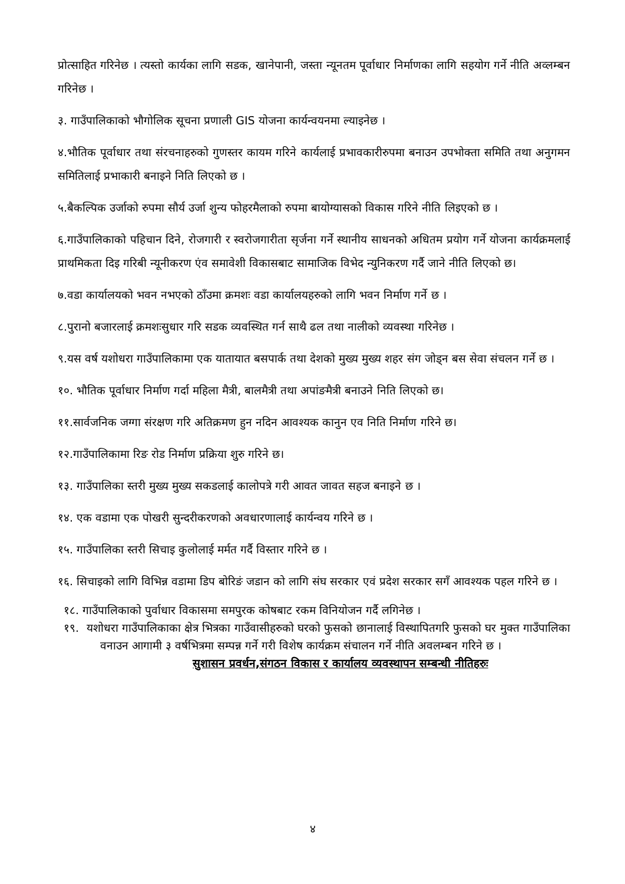प्रोत्साहित गरिनेछ । त्यस्तो कार्यका लागि सडक, खानेपानी, जस्ता न्यूनतम पूर्वाधार निर्माणका लागि सहयोग गर्ने नीति अव्लम्बन गरिनेछ ।
३. गाउँपालिकाको भौगोलिक सूचना प्रणाली GIS योजना कार्यन्वयनमा ल्याइनेछ ।
४.भौतिक पूर्वाधार तथा संरचनाहरुको गुणस्तर कायम गरिने कार्यलाई प्रभावकारीरुपमा बनाउन उपभोक्ता समिति तथा अनुगमन समितिलाई प्रभाकारी बनाइने निति लिएको छ ।
५.बैकल्पिक उर्जाको रुपमा सौर्य उर्जा शुन्य फोहरमैलाको रुपमा बायोग्यासको विकास गरिने नीति लिइएको छ ।
६.गाउँपालिकाको पहिचान दिने, रोजगारी र स्वरोजगारीता सृर्जना गर्ने स्थानीय साधनको अधितम प्रयोग गर्ने योजना कार्यक्रमलाई प्राथमिकता दिइ गरिबी न्यूनीकरण एंव समावेशी विकासबाट सामाजिक विभेद न्युनिकरण गर्दै जाने नीति लिएको छ।
७.वडा कार्यालयको भवन नभएको ठाँउमा क्रमशः वडा कार्यालयहरुको लागि भवन निर्माण गर्ने छ ।
८.पुरानो बजारलाई क्रमशःसुधार गरि सडक व्यवस्थित गर्न साथै ढल तथा नालीको व्यवस्था गरिनेछ ।
९.यस वर्ष यशोधरा गाउँपालिकामा एक यातायात बसपार्क तथा देशको मुख्य मुख्य शहर संग जोड्न बस सेवा संचलन गर्ने छ ।
१०. भौतिक पूर्वाधार निर्माण गर्दा महिला मैत्री, बालमैत्री तथा अपांङमैत्री बनाउने निति लिएको छ।
११.सार्वजनिक जग्गा संरक्षण गरि अतिक्रमण हुन नदिन आवश्यक कानुन एव निति निर्माण गरिने छ।
१२.गाउँपालिकामा रिङ रोड निर्माण प्रक्रिया शुरु गरिने छ।
१३. गाउँपालिका स्तरी मुख्य मुख्य सकडलाई कालोपत्रे गरी आवत जावत सहज बनाइने छ ।
१४. एक वडामा एक पोखरी सुन्दरीकरणको अवधारणालाई कार्यन्वय गरिने छ ।
१५. गाउँपालिका स्तरी सिचाइ कुलोलाई मर्मत गर्दै विस्तार गरिने छ ।
१६. सिचाइको लागि विभिन्न वडामा डिप बोरिङं जडान को लागि संघ सरकार एवं प्रदेश सरकार सगँ आवश्यक पहल गरिने छ ।
१८. गाउँपालिकाको पुर्वाधार विकासमा समपुरक कोषबाट रकम विनियोजन गर्दै लगिनेछ ।
१९. यशोधरा गाउँपालिकाका क्षेत्र भित्रका गाउँवासीहरुको घरको फुसको छानालाई विस्थापितगरि फुसको घर मुक्त गाउँपालिका वनाउन आगामी ३ वर्षभित्रमा सम्पन्न गर्ने गरी विशेष कार्यक्रम संचालन गर्ने नीति अवलम्बन गरिने छ ।
सुशासन प्रवर्धन,संगठन विकास र कार्यालय व्यवस्थापन सम्बन्धी नीतिहरुः
४